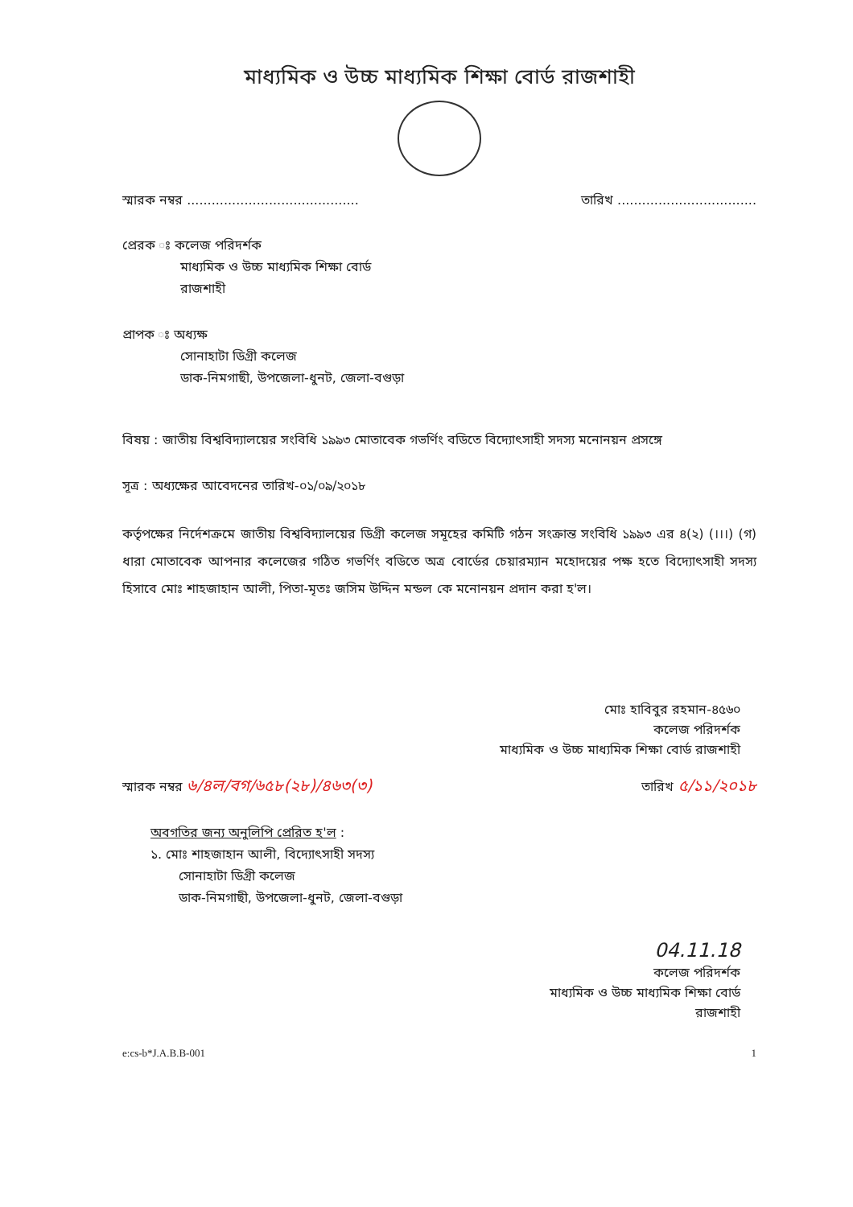মাধ্যমিক ও উচ্চ মাধ্যমিক শিক্ষা বোর্ড রাজশাহী
স্মারক নম্বর .......................................... তারিখ ..................................
প্রেরক ঃ কলেজ পরিদর্শক
মাধ্যমিক ও উচ্চ মাধ্যমিক শিক্ষা বোর্ড
রাজশাহী
প্রাপক ঃ অধ্যক্ষ
সোনাহাটা ডিগ্রী কলেজ
ডাক-নিমগাছী, উপজেলা-ধুনট, জেলা-বগুড়া
বিষয় : জাতীয় বিশ্ববিদ্যালয়ের সংবিধি ১৯৯৩ মোতাবেক গভর্ণিং বডিতে বিদ্যোৎসাহী সদস্য মনোনয়ন প্রসঙ্গে
সূত্র : অধ্যক্ষের আবেদনের তারিখ-০১/০৯/২০১৮
কর্তৃপক্ষের নির্দেশক্রমে জাতীয় বিশ্ববিদ্যালয়ের ডিগ্রী কলেজ সমূহের কমিটি গঠন সংক্রান্ত সংবিধি ১৯৯৩ এর ৪(২) (।।।) (গ) ধারা মোতাবেক আপনার কলেজের গঠিত গভর্ণিং বডিতে অত্র বোর্ডের চেয়ারম্যান মহোদয়ের পক্ষ হতে বিদ্যোৎসাহী সদস্য হিসাবে মোঃ শাহজাহান আলী, পিতা-মৃতঃ জসিম উদ্দিন মন্ডল কে মনোনয়ন প্রদান করা হ'ল।
মোঃ হাবিবুর রহমান-৪৫৬০
কলেজ পরিদর্শক
মাধ্যমিক ও উচ্চ মাধ্যমিক শিক্ষা বোর্ড রাজশাহী
স্মারক নম্বর ৬/৪ল/বগ/৬৫৮(২৮)/৪৬৩(৩) তারিখ ৫/১১/২০১৮
অবগতির জন্য অনুলিপি প্রেরিত হ'ল :
১. মোঃ শাহজাহান আলী, বিদ্যোৎসাহী সদস্য
সোনাহাটা ডিগ্রী কলেজ
ডাক-নিমগাছী, উপজেলা-ধুনট, জেলা-বগুড়া
04.11.18
কলেজ পরিদর্শক
মাধ্যমিক ও উচ্চ মাধ্যমিক শিক্ষা বোর্ড
রাজশাহী
e:cs-b*J.A.B.B-001 1